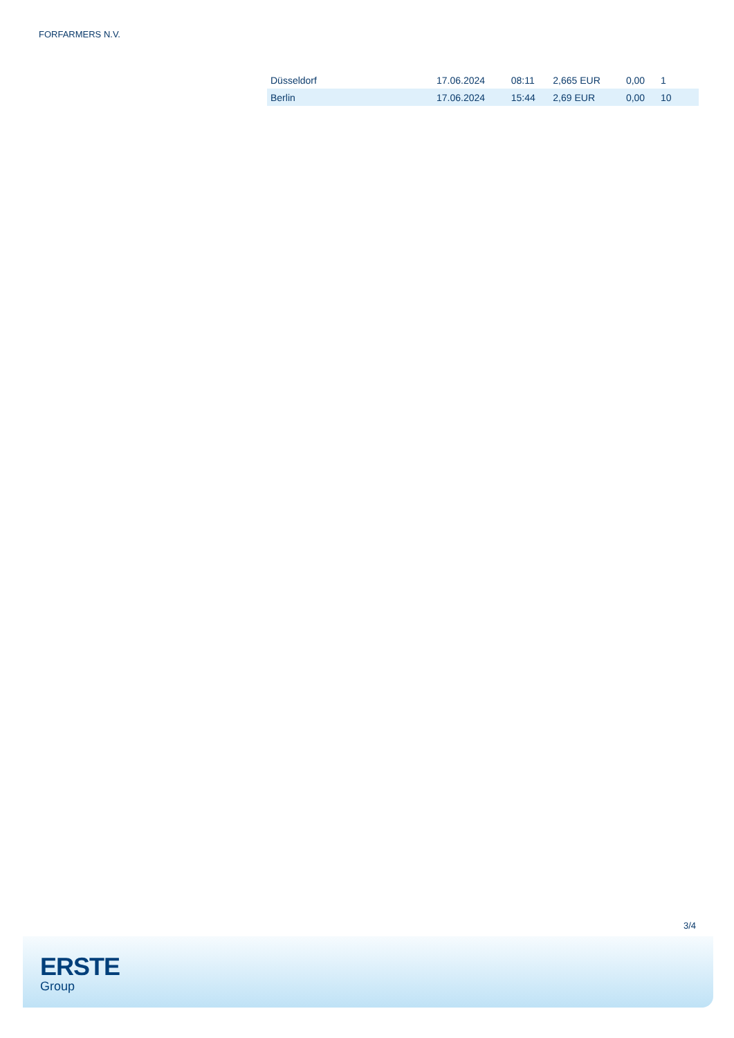FORFARMERS N.V.
| Düsseldorf | 17.06.2024 | 08:11 | 2,665 EUR | 0,00 | 1 |
| Berlin | 17.06.2024 | 15:44 | 2,69 EUR | 0,00 | 10 |
3/4
ERSTE
Group